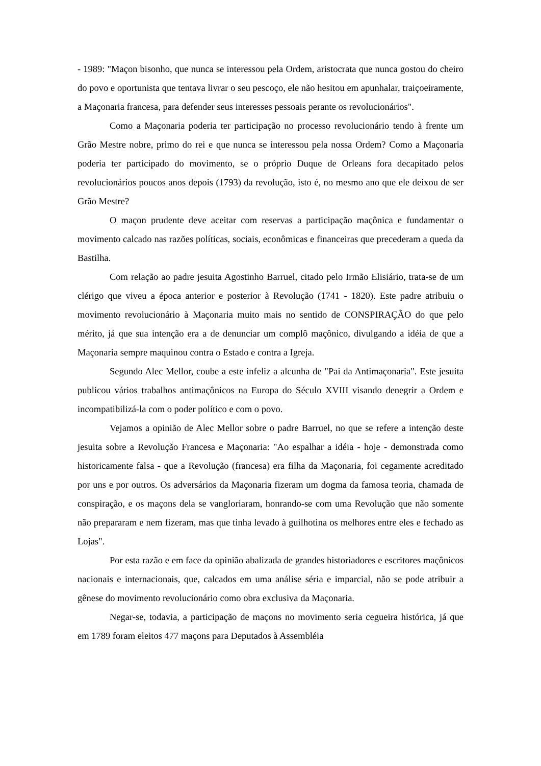- 1989: "Maçon bisonho, que nunca se interessou pela Ordem, aristocrata que nunca gostou do cheiro do povo e oportunista que tentava livrar o seu pescoço, ele não hesitou em apunhalar, traiçoeiramente, a Maçonaria francesa, para defender seus interesses pessoais perante os revolucionários".
Como a Maçonaria poderia ter participação no processo revolucionário tendo à frente um Grão Mestre nobre, primo do rei e que nunca se interessou pela nossa Ordem? Como a Maçonaria poderia ter participado do movimento, se o próprio Duque de Orleans fora decapitado pelos revolucionários poucos anos depois (1793) da revolução, isto é, no mesmo ano que ele deixou de ser Grão Mestre?
O maçon prudente deve aceitar com reservas a participação maçônica e fundamentar o movimento calcado nas razões políticas, sociais, econômicas e financeiras que precederam a queda da Bastilha.
Com relação ao padre jesuita Agostinho Barruel, citado pelo Irmão Elisiário, trata-se de um clérigo que viveu a época anterior e posterior à Revolução (1741 - 1820). Este padre atribuiu o movimento revolucionário à Maçonaria muito mais no sentido de CONSPIRAÇÃO do que pelo mérito, já que sua intenção era a de denunciar um complô maçônico, divulgando a idéia de que a Maçonaria sempre maquinou contra o Estado e contra a Igreja.
Segundo Alec Mellor, coube a este infeliz a alcunha de "Pai da Antimaçonaria". Este jesuita publicou vários trabalhos antimaçônicos na Europa do Século XVIII visando denegrir a Ordem e incompatibilizá-la com o poder político e com o povo.
Vejamos a opinião de Alec Mellor sobre o padre Barruel, no que se refere a intenção deste jesuita sobre a Revolução Francesa e Maçonaria: "Ao espalhar a idéia - hoje - demonstrada como historicamente falsa - que a Revolução (francesa) era filha da Maçonaria, foi cegamente acreditado por uns e por outros. Os adversários da Maçonaria fizeram um dogma da famosa teoria, chamada de conspiração, e os maçons dela se vangloriaram, honrando-se com uma Revolução que não somente não prepararam e nem fizeram, mas que tinha levado à guilhotina os melhores entre eles e fechado as Lojas".
Por esta razão e em face da opinião abalizada de grandes historiadores e escritores maçônicos nacionais e internacionais, que, calcados em uma análise séria e imparcial, não se pode atribuir a gênese do movimento revolucionário como obra exclusiva da Maçonaria.
Negar-se, todavia, a participação de maçons no movimento seria cegueira histórica, já que em 1789 foram eleitos 477 maçons para Deputados à Assembléia